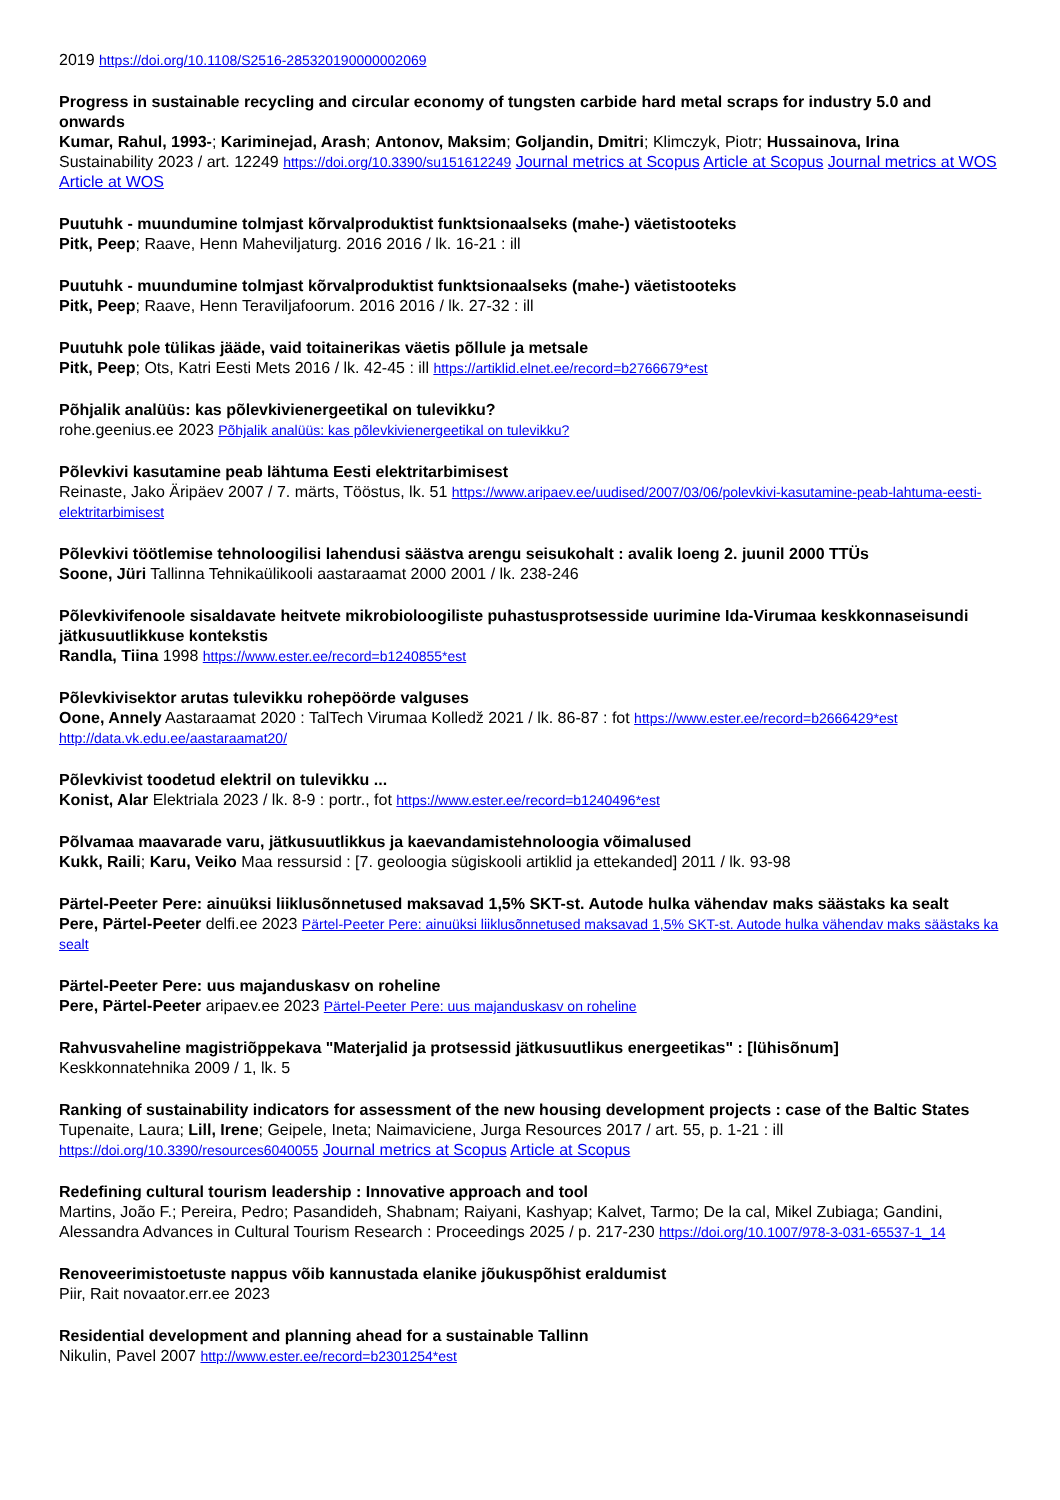2019 https://doi.org/10.1108/S2516-285320190000002069
Progress in sustainable recycling and circular economy of tungsten carbide hard metal scraps for industry 5.0 and onwards
Kumar, Rahul, 1993-; Kariminejad, Arash; Antonov, Maksim; Goljandin, Dmitri; Klimczyk, Piotr; Hussainova, Irina
Sustainability 2023 / art. 12249 https://doi.org/10.3390/su151612249 Journal metrics at Scopus Article at Scopus Journal metrics at WOS Article at WOS
Puutuhk - muundumine tolmjast kõrvalproduktist funktsionaalseks (mahe-) väetistooteks
Pitk, Peep; Raave, Henn Maheviljaturg. 2016 2016 / lk. 16-21 : ill
Puutuhk - muundumine tolmjast kõrvalproduktist funktsionaalseks (mahe-) väetistooteks
Pitk, Peep; Raave, Henn Teraviljafoorum. 2016 2016 / lk. 27-32 : ill
Puutuhk pole tülikas jääde, vaid toitainerikas väetis põllule ja metsale
Pitk, Peep; Ots, Katri Eesti Mets 2016 / lk. 42-45 : ill https://artiklid.elnet.ee/record=b2766679*est
Põhjalik analüüs: kas põlevkivienergeetikal on tulevikku?
rohe.geenius.ee 2023 Põhjalik analüüs: kas põlevkivienergeetikal on tulevikku?
Põlevkivi kasutamine peab lähtuma Eesti elektritarbimisest
Reinaste, Jako Äripäev 2007 / 7. märts, Tööstus, lk. 51 https://www.aripaev.ee/uudised/2007/03/06/polevkivi-kasutamine-peab-lahtuma-eesti-elektritarbimisest
Põlevkivi töötlemise tehnoloogilisi lahendusi säästva arengu seisukohalt : avalik loeng 2. juunil 2000 TTÜs
Soone, Jüri Tallinna Tehnikaülikooli aastaraamat 2000 2001 / lk. 238-246
Põlevkivifenoole sisaldavate heitvete mikrobioloogiliste puhastusprotsesside uurimine Ida-Virumaa keskkonnaseisundi jätkusuutlikkuse kontekstis
Randla, Tiina 1998 https://www.ester.ee/record=b1240855*est
Põlevkivisektor arutas tulevikku rohepöörde valguses
Oone, Annely Aastaraamat 2020 : TalTech Virumaa Kolledž 2021 / lk. 86-87 : fot https://www.ester.ee/record=b2666429*est http://data.vk.edu.ee/aastaraamat20/
Põlevkivist toodetud elektril on tulevikku ...
Konist, Alar Elektriala 2023 / lk. 8-9 : portr., fot https://www.ester.ee/record=b1240496*est
Põlvamaa maavarade varu, jätkusuutlikkus ja kaevandamistehnoloogia võimalused
Kukk, Raili; Karu, Veiko Maa ressursid : [7. geoloogia sügiskooli artiklid ja ettekanded] 2011 / lk. 93-98
Pärtel-Peeter Pere: ainuüksi liiklusõnnetused maksavad 1,5% SKT-st. Autode hulka vähendav maks säästaks ka sealt
Pere, Pärtel-Peeter delfi.ee 2023 Pärtel-Peeter Pere: ainuüksi liiklusõnnetused maksavad 1,5% SKT-st. Autode hulka vähendav maks säästaks ka sealt
Pärtel-Peeter Pere: uus majanduskasv on roheline
Pere, Pärtel-Peeter aripaev.ee 2023 Pärtel-Peeter Pere: uus majanduskasv on roheline
Rahvusvaheline magistriõppekava "Materjalid ja protsessid jätkusuutlikus energeetikas" : [lühisõnum]
Keskkonnatehnika 2009 / 1, lk. 5
Ranking of sustainability indicators for assessment of the new housing development projects : case of the Baltic States
Tupenaite, Laura; Lill, Irene; Geipele, Ineta; Naimaviciene, Jurga Resources 2017 / art. 55, p. 1-21 : ill https://doi.org/10.3390/resources6040055 Journal metrics at Scopus Article at Scopus
Redefining cultural tourism leadership : Innovative approach and tool
Martins, João F.; Pereira, Pedro; Pasandideh, Shabnam; Raiyani, Kashyap; Kalvet, Tarmo; De la cal, Mikel Zubiaga; Gandini, Alessandra Advances in Cultural Tourism Research : Proceedings 2025 / p. 217-230 https://doi.org/10.1007/978-3-031-65537-1_14
Renoveerimistoetuste nappus võib kannustada elanike jõukuspõhist eraldumist
Piir, Rait novaator.err.ee 2023
Residential development and planning ahead for a sustainable Tallinn
Nikulin, Pavel 2007 http://www.ester.ee/record=b2301254*est